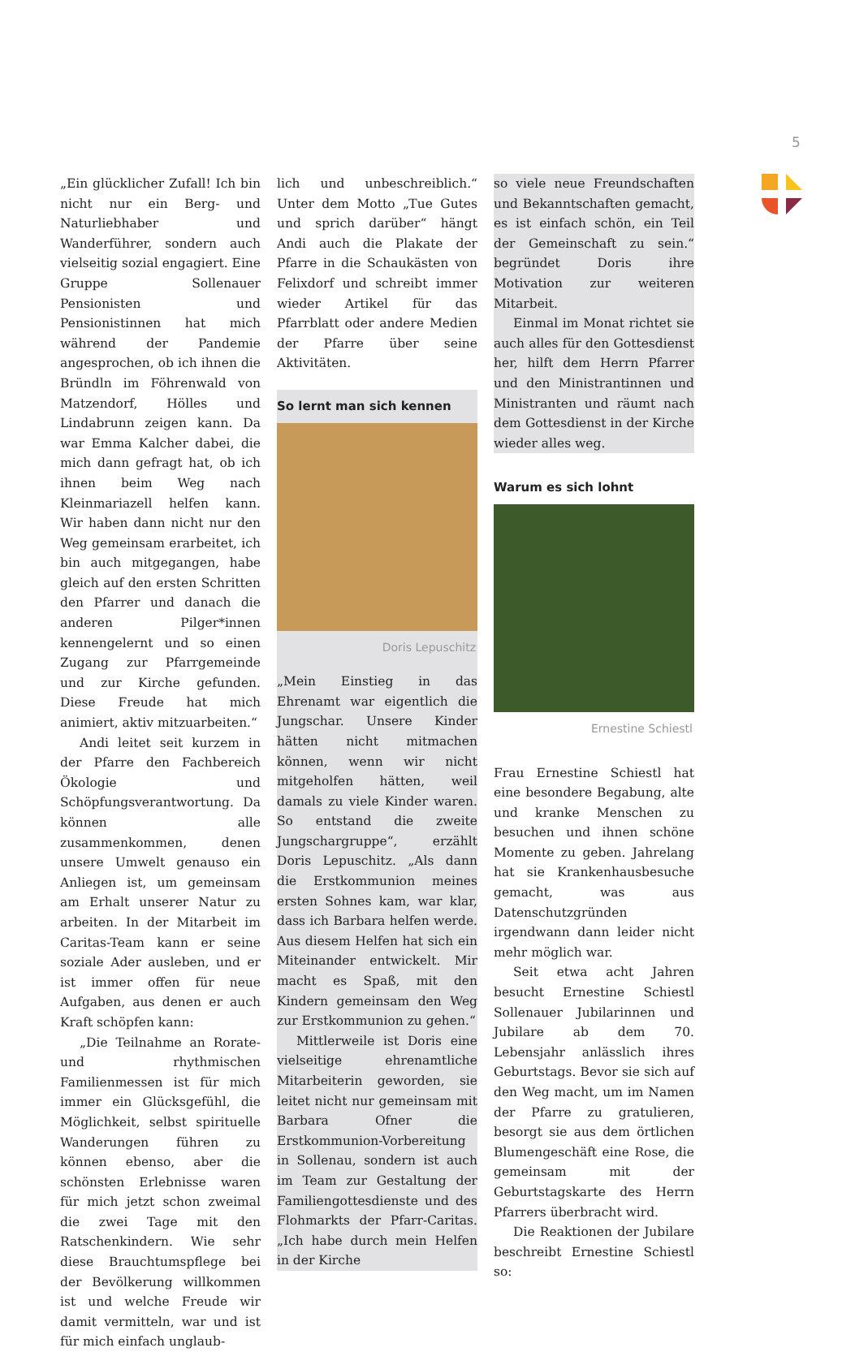5
„Ein glücklicher Zufall! Ich bin nicht nur ein Berg- und Naturliebhaber und Wanderführer, sondern auch vielseitig sozial engagiert. Eine Gruppe Sollenauer Pensionisten und Pensionistinnen hat mich während der Pandemie angesprochen, ob ich ihnen die Bründln im Föhrenwald von Matzendorf, Hölles und Lindabrunn zeigen kann. Da war Emma Kalcher dabei, die mich dann gefragt hat, ob ich ihnen beim Weg nach Kleinmariazell helfen kann. Wir haben dann nicht nur den Weg gemeinsam erarbeitet, ich bin auch mitgegangen, habe gleich auf den ersten Schritten den Pfarrer und danach die anderen Pilger*innen kennengelernt und so einen Zugang zur Pfarrgemeinde und zur Kirche gefunden. Diese Freude hat mich animiert, aktiv mitzuarbeiten.“
Andi leitet seit kurzem in der Pfarre den Fachbereich Ökologie und Schöpfungsverantwortung. Da können alle zusammenkommen, denen unsere Umwelt genauso ein Anliegen ist, um gemeinsam am Erhalt unserer Natur zu arbeiten. In der Mitarbeit im Caritas-Team kann er seine soziale Ader ausleben, und er ist immer offen für neue Aufgaben, aus denen er auch Kraft schöpfen kann:
„Die Teilnahme an Rorate- und rhythmischen Familienmessen ist für mich immer ein Glücksgefühl, die Möglichkeit, selbst spirituelle Wanderungen führen zu können ebenso, aber die schönsten Erlebnisse waren für mich jetzt schon zweimal die zwei Tage mit den Ratschenkindern. Wie sehr diese Brauchtumspflege bei der Bevölkerung willkommen ist und welche Freude wir damit vermitteln, war und ist für mich einfach unglaub-
lich und unbeschreiblich.“ Unter dem Motto „Tue Gutes und sprich darüber“ hängt Andi auch die Plakate der Pfarre in die Schaukästen von Felixdorf und schreibt immer wieder Artikel für das Pfarrblatt oder andere Medien der Pfarre über seine Aktivitäten.
So lernt man sich kennen
Doris Lepuschitz
„Mein Einstieg in das Ehrenamt war eigentlich die Jungschar. Unsere Kinder hätten nicht mitmachen können, wenn wir nicht mitgeholfen hätten, weil damals zu viele Kinder waren. So entstand die zweite Jungschargruppe“, erzählt Doris Lepuschitz. „Als dann die Erstkommunion meines ersten Sohnes kam, war klar, dass ich Barbara helfen werde. Aus diesem Helfen hat sich ein Miteinander entwickelt. Mir macht es Spaß, mit den Kindern gemeinsam den Weg zur Erstkommunion zu gehen.“
Mittlerweile ist Doris eine vielseitige ehrenamtliche Mitarbeiterin geworden, sie leitet nicht nur gemeinsam mit Barbara Ofner die Erstkommunion-Vorbereitung in Sollenau, sondern ist auch im Team zur Gestaltung der Familiengottesdienste und des Flohmarkts der Pfarr-Caritas. „Ich habe durch mein Helfen in der Kirche
so viele neue Freundschaften und Bekanntschaften gemacht, es ist einfach schön, ein Teil der Gemeinschaft zu sein.“ begründet Doris ihre Motivation zur weiteren Mitarbeit.
Einmal im Monat richtet sie auch alles für den Gottesdienst her, hilft dem Herrn Pfarrer und den Ministrantinnen und Ministranten und räumt nach dem Gottesdienst in der Kirche wieder alles weg.
Warum es sich lohnt
Ernestine Schiestl
Frau Ernestine Schiestl hat eine besondere Begabung, alte und kranke Menschen zu besuchen und ihnen schöne Momente zu geben. Jahrelang hat sie Krankenhausbesuche gemacht, was aus Datenschutzgründen irgendwann dann leider nicht mehr möglich war.
Seit etwa acht Jahren besucht Ernestine Schiestl Sollenauer Jubilarinnen und Jubilare ab dem 70. Lebensjahr anlässlich ihres Geburtstags. Bevor sie sich auf den Weg macht, um im Namen der Pfarre zu gratulieren, besorgt sie aus dem örtlichen Blumengeschäft eine Rose, die gemeinsam mit der Geburtstagskarte des Herrn Pfarrers überbracht wird.
Die Reaktionen der Jubilare beschreibt Ernestine Schiestl so: